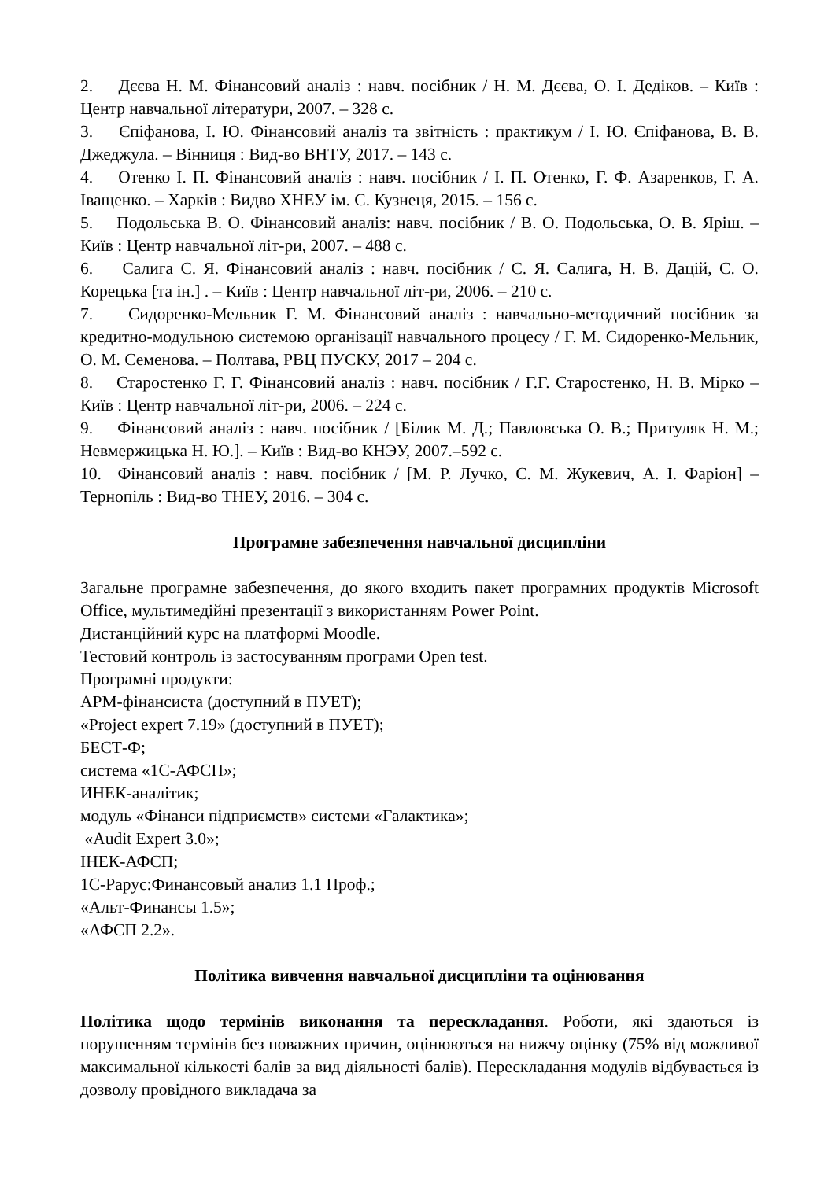2. Дєєва Н. М. Фінансовий аналіз : навч. посібник / Н. М. Дєєва, О. І. Дедіков. – Київ : Центр навчальної літератури, 2007. – 328 с.
3. Єпіфанова, І. Ю. Фінансовий аналіз та звітність : практикум / І. Ю. Єпіфанова, В. В. Джеджула. – Вінниця : Вид-во ВНТУ, 2017. – 143 с.
4. Отенко І. П. Фінансовий аналіз : навч. посібник / І. П. Отенко, Г. Ф. Азаренков, Г. А. Іващенко. – Харків : Видво ХНЕУ ім. С. Кузнеця, 2015. – 156 с.
5. Подольська В. О. Фінансовий аналіз: навч. посібник / В. О. Подольська, О. В. Яріш. – Київ : Центр навчальної літ-ри, 2007. – 488 с.
6. Салига С. Я. Фінансовий аналіз : навч. посібник / С. Я. Салига, Н. В. Дацій, С. О. Корецька [та ін.] . – Київ : Центр навчальної літ-ри, 2006. – 210 с.
7. Сидоренко-Мельник Г. М. Фінансовий аналіз : навчально-методичний посібник за кредитно-модульною системою організації навчального процесу / Г. М. Сидоренко-Мельник, О. М. Семенова. – Полтава, РВЦ ПУСКУ, 2017 – 204 с.
8. Старостенко Г. Г. Фінансовий аналіз : навч. посібник / Г.Г. Старостенко, Н. В. Мірко – Київ : Центр навчальної літ-ри, 2006. – 224 с.
9. Фінансовий аналіз : навч. посібник / [Білик М. Д.; Павловська О. В.; Притуляк Н. М.; Невмержицька Н. Ю.]. – Київ : Вид-во КНЭУ, 2007.–592 с.
10. Фінансовий аналіз : навч. посібник / [М. Р. Лучко, С. М. Жукевич, А. І. Фаріон] – Тернопіль : Вид-во ТНЕУ, 2016. – 304 с.
Програмне забезпечення навчальної дисципліни
Загальне програмне забезпечення, до якого входить пакет програмних продуктів Microsoft Office, мультимедійні презентації з використанням Power Point.
Дистанційний курс на платформі Moodle.
Тестовий контроль із застосуванням програми Open test.
Програмні продукти:
АРМ-фінансиста (доступний в ПУЕТ);
«Project expert 7.19» (доступний в ПУЕТ);
БЕСТ-Ф;
система «1С-АФСП»;
ИНЕК-аналітик;
модуль «Фінанси підприємств» системи «Галактика»;
«Audit Expert 3.0»;
ІНЕК-АФСП;
1С-Рарус:Финансовый анализ 1.1 Проф.;
«Альт-Финансы 1.5»;
«АФСП 2.2».
Політика вивчення навчальної дисципліни та оцінювання
Політика щодо термінів виконання та перескладання. Роботи, які здаються із порушенням термінів без поважних причин, оцінюються на нижчу оцінку (75% від можливої максимальної кількості балів за вид діяльності балів). Перескладання модулів відбувається із дозволу провідного викладача за